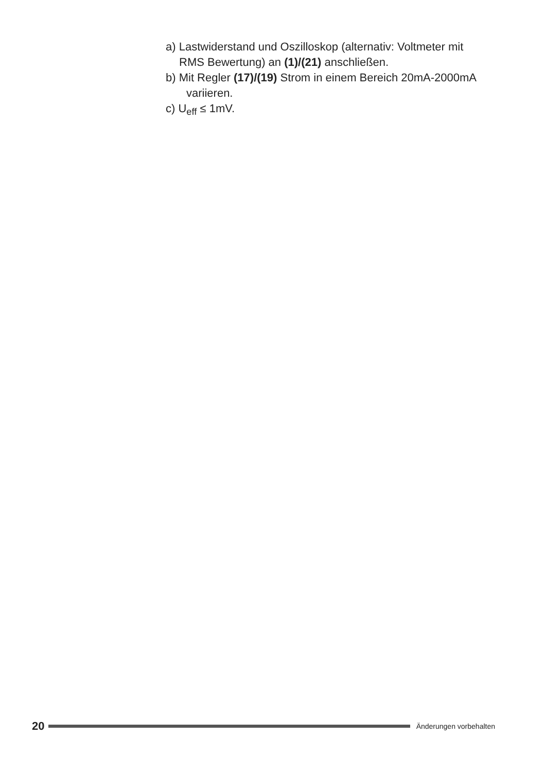a) Lastwiderstand und Oszilloskop (alternativ: Voltmeter mit
RMS Bewertung) an (1)/(21) anschließen.
b) Mit Regler (17)/(19) Strom in einem Bereich 20mA-2000mA
variieren.
c) U<sub>eff</sub> ≤ 1mV.
20
Änderungen vorbehalten